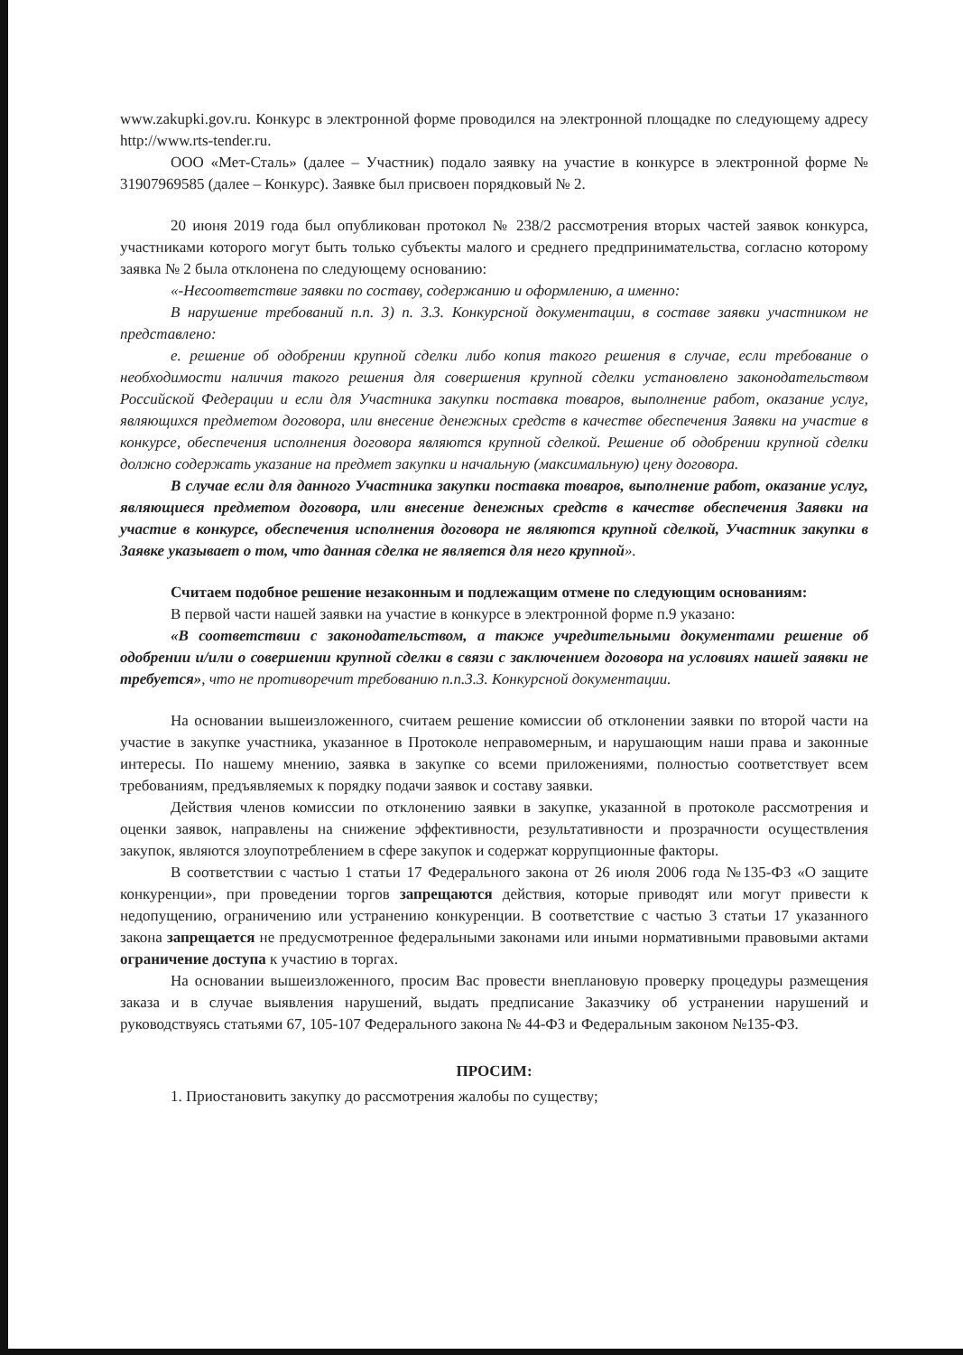www.zakupki.gov.ru. Конкурс в электронной форме проводился на электронной площадке по следующему адресу http://www.rts-tender.ru.
ООО «Мет-Сталь» (далее – Участник) подало заявку на участие в конкурсе в электронной форме № 31907969585 (далее – Конкурс). Заявке был присвоен порядковый № 2.
20 июня 2019 года был опубликован протокол № 238/2 рассмотрения вторых частей заявок конкурса, участниками которого могут быть только субъекты малого и среднего предпринимательства, согласно которому заявка № 2 была отклонена по следующему основанию:
«-Несоответствие заявки по составу, содержанию и оформлению, а именно:
В нарушение требований п.п. 3) п. 3.3. Конкурсной документации, в составе заявки участником не представлено:
е. решение об одобрении крупной сделки либо копия такого решения в случае, если требование о необходимости наличия такого решения для совершения крупной сделки установлено законодательством Российской Федерации и если для Участника закупки поставка товаров, выполнение работ, оказание услуг, являющихся предметом договора, или внесение денежных средств в качестве обеспечения Заявки на участие в конкурсе, обеспечения исполнения договора являются крупной сделкой. Решение об одобрении крупной сделки должно содержать указание на предмет закупки и начальную (максимальную) цену договора.
В случае если для данного Участника закупки поставка товаров, выполнение работ, оказание услуг, являющиеся предметом договора, или внесение денежных средств в качестве обеспечения Заявки на участие в конкурсе, обеспечения исполнения договора не являются крупной сделкой, Участник закупки в Заявке указывает о том, что данная сделка не является для него крупной».
Считаем подобное решение незаконным и подлежащим отмене по следующим основаниям:
В первой части нашей заявки на участие в конкурсе в электронной форме п.9 указано:
«В соответствии с законодательством, а также учредительными документами решение об одобрении и/или о совершении крупной сделки в связи с заключением договора на условиях нашей заявки не требуется», что не противоречит требованию п.п.3.3. Конкурсной документации.
На основании вышеизложенного, считаем решение комиссии об отклонении заявки по второй части на участие в закупке участника, указанное в Протоколе неправомерным, и нарушающим наши права и законные интересы. По нашему мнению, заявка в закупке со всеми приложениями, полностью соответствует всем требованиям, предъявляемых к порядку подачи заявок и составу заявки.
Действия членов комиссии по отклонению заявки в закупке, указанной в протоколе рассмотрения и оценки заявок, направлены на снижение эффективности, результативности и прозрачности осуществления закупок, являются злоупотреблением в сфере закупок и содержат коррупционные факторы.
В соответствии с частью 1 статьи 17 Федерального закона от 26 июля 2006 года №135-ФЗ «О защите конкуренции», при проведении торгов запрещаются действия, которые приводят или могут привести к недопущению, ограничению или устранению конкуренции. В соответствие с частью 3 статьи 17 указанного закона запрещается не предусмотренное федеральными законами или иными нормативными правовыми актами ограничение доступа к участию в торгах.
На основании вышеизложенного, просим Вас провести внеплановую проверку процедуры размещения заказа и в случае выявления нарушений, выдать предписание Заказчику об устранении нарушений и руководствуясь статьями 67, 105-107 Федерального закона № 44-ФЗ и Федеральным законом №135-ФЗ.
ПРОСИМ:
1. Приостановить закупку до рассмотрения жалобы по существу;